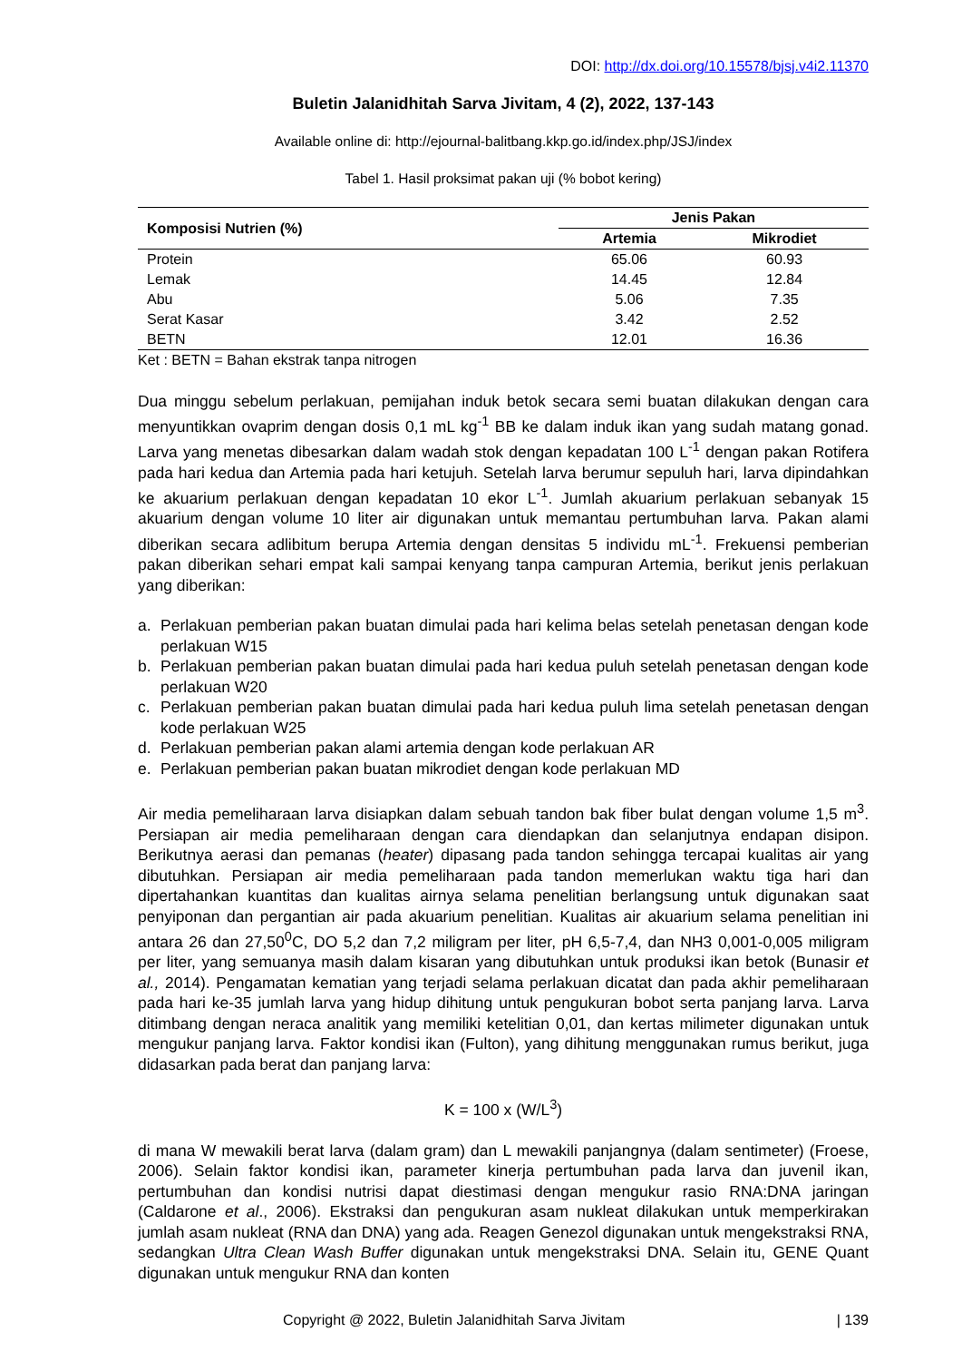DOI: http://dx.doi.org/10.15578/bjsj.v4i2.11370
Buletin Jalanidhitah Sarva Jivitam, 4 (2), 2022, 137-143
Available online di: http://ejournal-balitbang.kkp.go.id/index.php/JSJ/index
Tabel 1. Hasil proksimat pakan uji (% bobot kering)
| Komposisi Nutrien (%) | Jenis Pakan | |
| --- | --- | --- |
| | Artemia | Mikrodiet |
| Protein | 65.06 | 60.93 |
| Lemak | 14.45 | 12.84 |
| Abu | 5.06 | 7.35 |
| Serat Kasar | 3.42 | 2.52 |
| BETN | 12.01 | 16.36 |
Ket : BETN = Bahan ekstrak tanpa nitrogen
Dua minggu sebelum perlakuan, pemijahan induk betok secara semi buatan dilakukan dengan cara menyuntikkan ovaprim dengan dosis 0,1 mL kg<sup>-1</sup> BB ke dalam induk ikan yang sudah matang gonad. Larva yang menetas dibesarkan dalam wadah stok dengan kepadatan 100 L<sup>-1</sup> dengan pakan Rotifera pada hari kedua dan Artemia pada hari ketujuh. Setelah larva berumur sepuluh hari, larva dipindahkan ke akuarium perlakuan dengan kepadatan 10 ekor L<sup>-1</sup>. Jumlah akuarium perlakuan sebanyak 15 akuarium dengan volume 10 liter air digunakan untuk memantau pertumbuhan larva. Pakan alami diberikan secara adlibitum berupa Artemia dengan densitas 5 individu mL<sup>-1</sup>. Frekuensi pemberian pakan diberikan sehari empat kali sampai kenyang tanpa campuran Artemia, berikut jenis perlakuan yang diberikan:
a. Perlakuan pemberian pakan buatan dimulai pada hari kelima belas setelah penetasan dengan kode perlakuan W15
b. Perlakuan pemberian pakan buatan dimulai pada hari kedua puluh setelah penetasan dengan kode perlakuan W20
c. Perlakuan pemberian pakan buatan dimulai pada hari kedua puluh lima setelah penetasan dengan kode perlakuan W25
d. Perlakuan pemberian pakan alami artemia dengan kode perlakuan AR
e. Perlakuan pemberian pakan buatan mikrodiet dengan kode perlakuan MD
Air media pemeliharaan larva disiapkan dalam sebuah tandon bak fiber bulat dengan volume 1,5 m<sup>3</sup>. Persiapan air media pemeliharaan dengan cara diendapkan dan selanjutnya endapan disipon. Berikutnya aerasi dan pemanas (heater) dipasang pada tandon sehingga tercapai kualitas air yang dibutuhkan. Persiapan air media pemeliharaan pada tandon memerlukan waktu tiga hari dan dipertahankan kuantitas dan kualitas airnya selama penelitian berlangsung untuk digunakan saat penyiponan dan pergantian air pada akuarium penelitian. Kualitas air akuarium selama penelitian ini antara 26 dan 27,50<sup>0</sup>C, DO 5,2 dan 7,2 miligram per liter, pH 6,5-7,4, dan NH3 0,001-0,005 miligram per liter, yang semuanya masih dalam kisaran yang dibutuhkan untuk produksi ikan betok (Bunasir et al., 2014). Pengamatan kematian yang terjadi selama perlakuan dicatat dan pada akhir pemeliharaan pada hari ke-35 jumlah larva yang hidup dihitung untuk pengukuran bobot serta panjang larva. Larva ditimbang dengan neraca analitik yang memiliki ketelitian 0,01, dan kertas milimeter digunakan untuk mengukur panjang larva. Faktor kondisi ikan (Fulton), yang dihitung menggunakan rumus berikut, juga didasarkan pada berat dan panjang larva:
K = 100 x (W/L<sup>3</sup>)
di mana W mewakili berat larva (dalam gram) dan L mewakili panjangnya (dalam sentimeter) (Froese, 2006). Selain faktor kondisi ikan, parameter kinerja pertumbuhan pada larva dan juvenil ikan, pertumbuhan dan kondisi nutrisi dapat diestimasi dengan mengukur rasio RNA:DNA jaringan (Caldarone et al., 2006). Ekstraksi dan pengukuran asam nukleat dilakukan untuk memperkirakan jumlah asam nukleat (RNA dan DNA) yang ada. Reagen Genezol digunakan untuk mengekstraksi RNA, sedangkan Ultra Clean Wash Buffer digunakan untuk mengekstraksi DNA. Selain itu, GENE Quant digunakan untuk mengukur RNA dan konten
Copyright @ 2022, Buletin Jalanidhitah Sarva Jivitam | 139